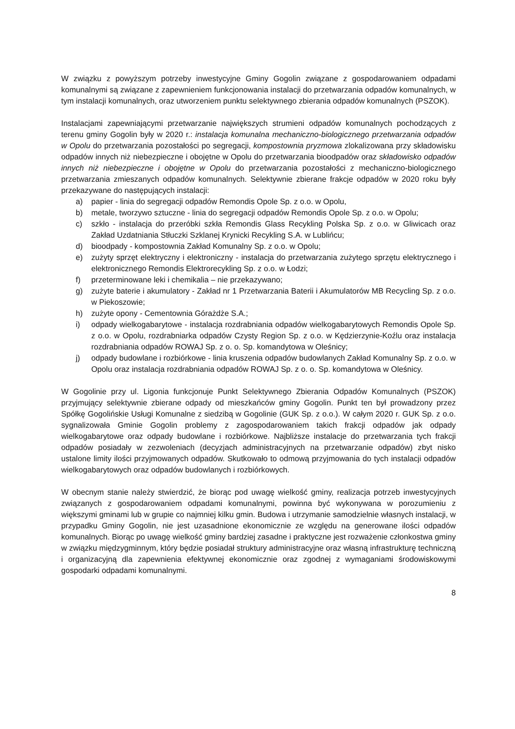W związku z powyższym potrzeby inwestycyjne Gminy Gogolin związane z gospodarowaniem odpadami komunalnymi są związane z zapewnieniem funkcjonowania instalacji do przetwarzania odpadów komunalnych, w tym instalacji komunalnych, oraz utworzeniem punktu selektywnego zbierania odpadów komunalnych (PSZOK).
Instalacjami zapewniającymi przetwarzanie największych strumieni odpadów komunalnych pochodzących z terenu gminy Gogolin były w 2020 r.: instalacja komunalna mechaniczno-biologicznego przetwarzania odpadów w Opolu do przetwarzania pozostałości po segregacji, kompostownia pryzmowa zlokalizowana przy składowisku odpadów innych niż niebezpieczne i obojętne w Opolu do przetwarzania bioodpadów oraz składowisko odpadów innych niż niebezpieczne i obojętne w Opolu do przetwarzania pozostałości z mechaniczno-biologicznego przetwarzania zmieszanych odpadów komunalnych. Selektywnie zbierane frakcje odpadów w 2020 roku były przekazywane do następujących instalacji:
a) papier - linia do segregacji odpadów Remondis Opole Sp. z o.o. w Opolu,
b) metale, tworzywo sztuczne - linia do segregacji odpadów Remondis Opole Sp. z o.o. w Opolu;
c) szkło - instalacja do przeróbki szkła Remondis Glass Recykling Polska Sp. z o.o. w Gliwicach oraz Zakład Uzdatniania Stłuczki Szklanej Krynicki Recykling S.A. w Lublińcu;
d) bioodpady - kompostownia Zakład Komunalny Sp. z o.o. w Opolu;
e) zużyty sprzęt elektryczny i elektroniczny - instalacja do przetwarzania zużytego sprzętu elektrycznego i elektronicznego Remondis Elektrorecykling Sp. z o.o. w Łodzi;
f) przeterminowane leki i chemikalia – nie przekazywano;
g) zużyte baterie i akumulatory - Zakład nr 1 Przetwarzania Baterii i Akumulatorów MB Recycling Sp. z o.o. w Piekoszowie;
h) zużyte opony - Cementownia Górażdże S.A.;
i) odpady wielkogabarytowe - instalacja rozdrabniania odpadów wielkogabarytowych Remondis Opole Sp. z o.o. w Opolu, rozdrabniarka odpadów Czysty Region Sp. z o.o. w Kędzierzynie-Koźlu oraz instalacja rozdrabniania odpadów ROWAJ Sp. z o. o. Sp. komandytowa w Oleśnicy;
j) odpady budowlane i rozbiórkowe - linia kruszenia odpadów budowlanych Zakład Komunalny Sp. z o.o. w Opolu oraz instalacja rozdrabniania odpadów ROWAJ Sp. z o. o. Sp. komandytowa w Oleśnicy.
W Gogolinie przy ul. Ligonia funkcjonuje Punkt Selektywnego Zbierania Odpadów Komunalnych (PSZOK) przyjmujący selektywnie zbierane odpady od mieszkańców gminy Gogolin. Punkt ten był prowadzony przez Spółkę Gogolińskie Usługi Komunalne z siedzibą w Gogolinie (GUK Sp. z o.o.). W całym 2020 r. GUK Sp. z o.o. sygnalizowała Gminie Gogolin problemy z zagospodarowaniem takich frakcji odpadów jak odpady wielkogabarytowe oraz odpady budowlane i rozbiórkowe. Najbliższe instalacje do przetwarzania tych frakcji odpadów posiadały w zezwoleniach (decyzjach administracyjnych na przetwarzanie odpadów) zbyt nisko ustalone limity ilości przyjmowanych odpadów. Skutkowało to odmową przyjmowania do tych instalacji odpadów wielkogabarytowych oraz odpadów budowlanych i rozbiórkowych.
W obecnym stanie należy stwierdzić, że biorąc pod uwagę wielkość gminy, realizacja potrzeb inwestycyjnych związanych z gospodarowaniem odpadami komunalnymi, powinna być wykonywana w porozumieniu z większymi gminami lub w grupie co najmniej kilku gmin. Budowa i utrzymanie samodzielnie własnych instalacji, w przypadku Gminy Gogolin, nie jest uzasadnione ekonomicznie ze względu na generowane ilości odpadów komunalnych. Biorąc po uwagę wielkość gminy bardziej zasadne i praktyczne jest rozważenie członkostwa gminy w związku międzygminnym, który będzie posiadał struktury administracyjne oraz własną infrastrukturę techniczną i organizacyjną dla zapewnienia efektywnej ekonomicznie oraz zgodnej z wymaganiami środowiskowymi gospodarki odpadami komunalnymi.
8